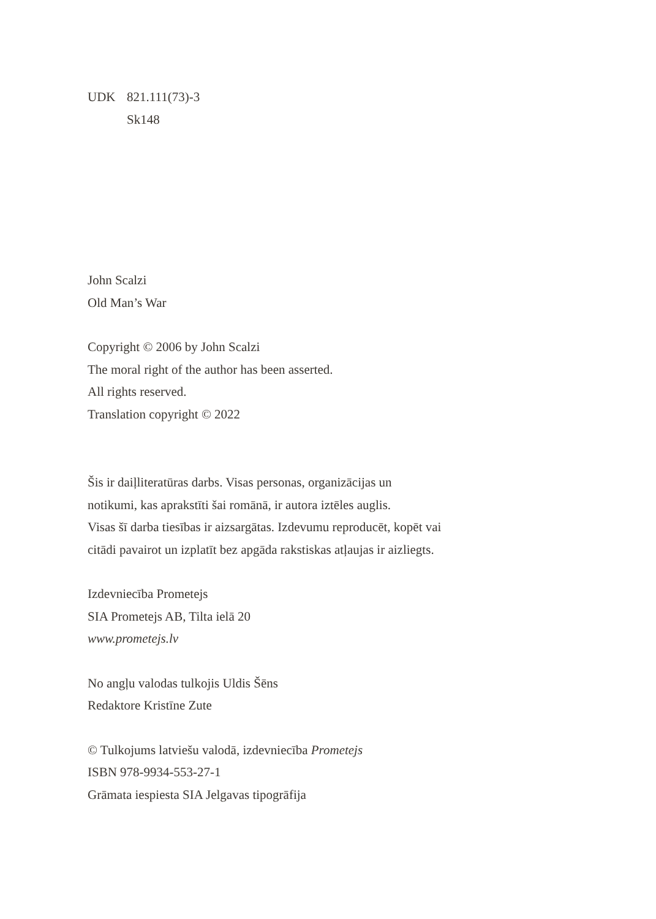UDK 821.111(73)-3
Sk148
John Scalzi
Old Man’s War
Copyright © 2006 by John Scalzi
The moral right of the author has been asserted.
All rights reserved.
Translation copyright © 2022
Šis ir daiļliteratūras darbs. Visas personas, organizācijas un
notikumi, kas aprakstīti šai romānā, ir autora iztēles auglis.
Visas šī darba tiesības ir aizsargātas. Izdevumu reproducēt, kopēt vai
citādi pavairot un izplatīt bez apgāda rakstiskas atļaujas ir aizliegts.
Izdevniecība Prometejs
SIA Prometejs AB, Tilta ielā 20
www.prometejs.lv
No angļu valodas tulkojis Uldis Šēns
Redaktore Kristīne Zute
© Tulkojums latviešu valodā, izdevniecība Prometejs
ISBN 978-9934-553-27-1
Grāmata iespiesta SIA Jelgavas tipogrāfija